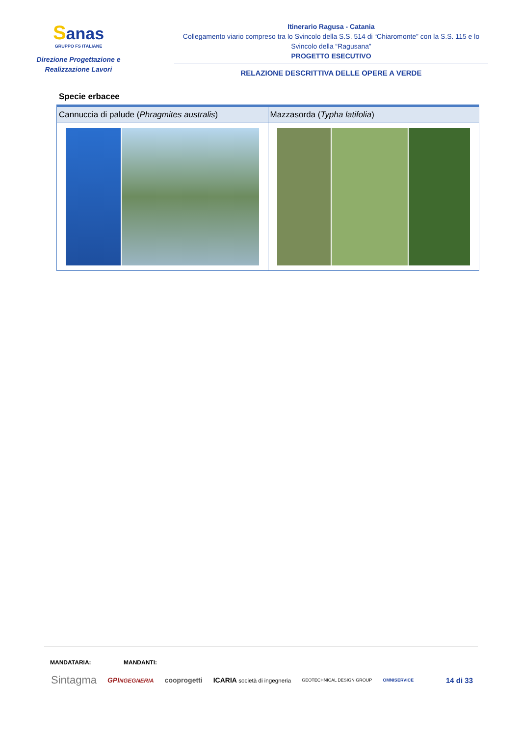Sanas
GRUPPO FS ITALIANE
Direzione Progettazione e
Realizzazione Lavori
Itinerario Ragusa - Catania
Collegamento viario compreso tra lo Svincolo della S.S. 514 di “Chiaromonte” con la S.S. 115 e lo Svincolo della “Ragusana”
PROGETTO ESECUTIVO
RELAZIONE DESCRITTIVA DELLE OPERE A VERDE
Specie erbacee
| Cannuccia di palude ( Phragmites australis ) | Mazzasorda ( Typha latifolia ) |
MANDATARIA: MANDANTI:
Sintagma GPINGEGNERIA cooprogetti ICARIA società di ingegneria GEOTECHNICAL DESIGN GROUP OMNISERVICE 14 di 33